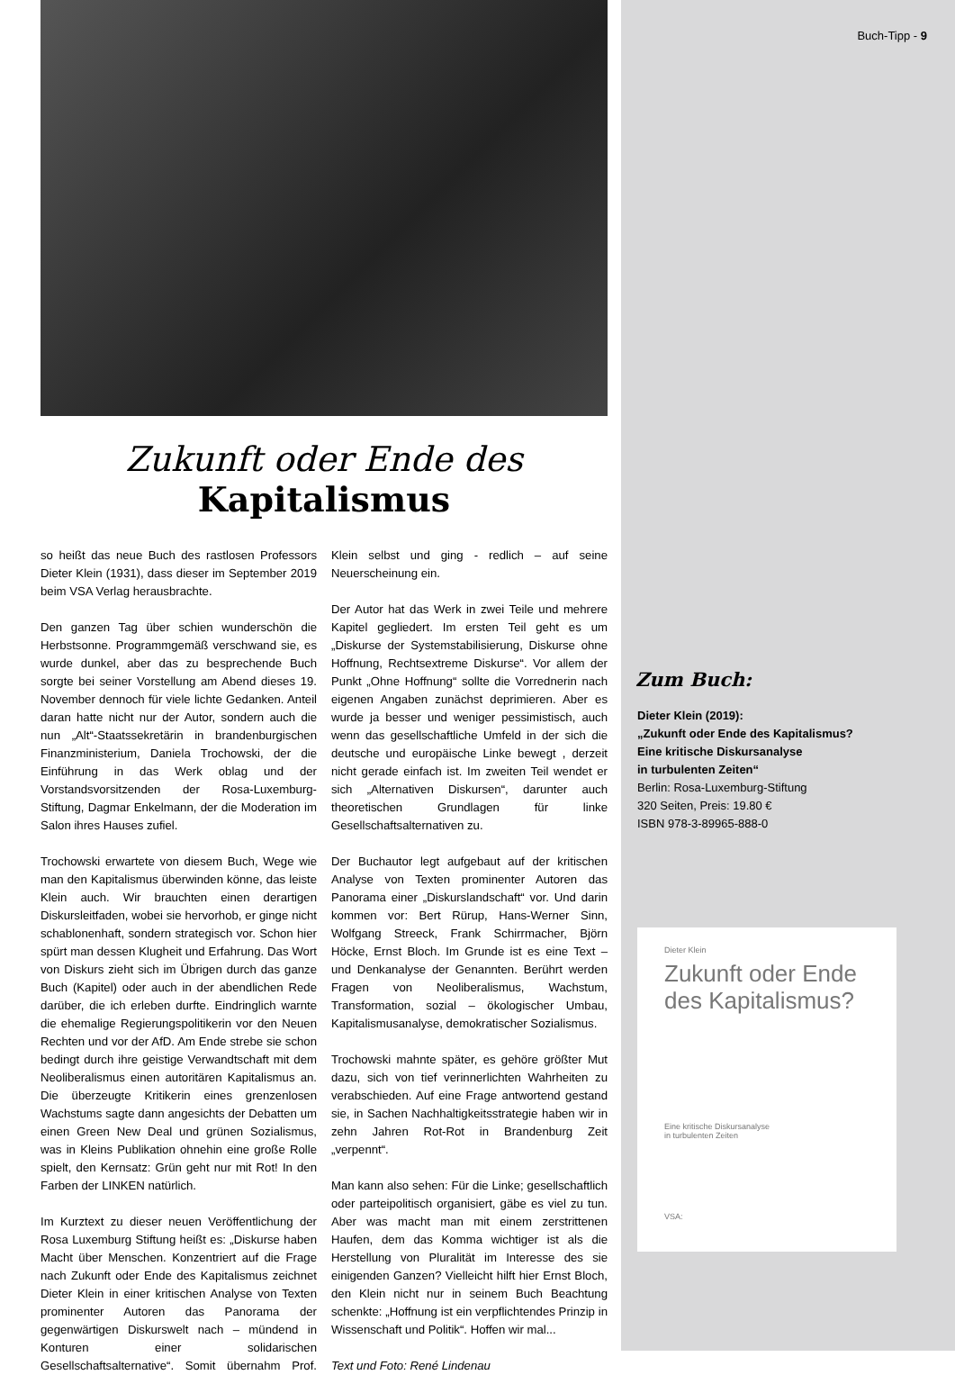Zukunft oder Ende des Kapitalismus
so heißt das neue Buch des rastlosen Professors Dieter Klein (1931), dass dieser im September 2019 beim VSA Verlag herausbrachte.
Den ganzen Tag über schien wunderschön die Herbstsonne. Programmgemäß verschwand sie, es wurde dunkel, aber das zu besprechende Buch sorgte bei seiner Vorstellung am Abend dieses 19. November dennoch für viele lichte Gedanken. Anteil daran hatte nicht nur der Autor, sondern auch die nun „Alt“-Staatssekretärin in brandenburgischen Finanzministerium, Daniela Trochowski, der die Einführung in das Werk oblag und der Vorstandsvorsitzenden der Rosa-Luxemburg-Stiftung, Dagmar Enkelmann, der die Moderation im Salon ihres Hauses zufiel.
Trochowski erwartete von diesem Buch, Wege wie man den Kapitalismus überwinden könne, das leiste Klein auch. Wir brauchten einen derartigen Diskursleitfaden, wobei sie hervorhob, er ginge nicht schablonenhaft, sondern strategisch vor. Schon hier spürt man dessen Klugheit und Erfahrung. Das Wort von Diskurs zieht sich im Übrigen durch das ganze Buch (Kapitel) oder auch in der abendlichen Rede darüber, die ich erleben durfte. Eindringlich warnte die ehemalige Regierungspolitikerin vor den Neuen Rechten und vor der AfD. Am Ende strebe sie schon bedingt durch ihre geistige Verwandtschaft mit dem Neoliberalismus einen autoritären Kapitalismus an. Die überzeugte Kritikerin eines grenzenlosen Wachstums sagte dann angesichts der Debatten um einen Green New Deal und grünen Sozialismus, was in Kleins Publikation ohnehin eine große Rolle spielt, den Kernsatz: Grün geht nur mit Rot! In den Farben der LINKEN natürlich.
Im Kurztext zu dieser neuen Veröffentlichung der Rosa Luxemburg Stiftung heißt es: „Diskurse haben Macht über Menschen. Konzentriert auf die Frage nach Zukunft oder Ende des Kapitalismus zeichnet Dieter Klein in einer kritischen Analyse von Texten prominenter Autoren das Panorama der gegenwärtigen Diskurswelt nach – mündend in Konturen einer solidarischen Gesellschaftsalternative“. Somit übernahm Prof. Klein selbst und ging - redlich – auf seine Neuerscheinung ein.
Der Autor hat das Werk in zwei Teile und mehrere Kapitel gegliedert. Im ersten Teil geht es um „Diskurse der Systemstabilisierung, Diskurse ohne Hoffnung, Rechtsextreme Diskurse“. Vor allem der Punkt „Ohne Hoffnung“ sollte die Vorrednerin nach eigenen Angaben zunächst deprimieren. Aber es wurde ja besser und weniger pessimistisch, auch wenn das gesellschaftliche Umfeld in der sich die deutsche und europäische Linke bewegt , derzeit nicht gerade einfach ist. Im zweiten Teil wendet er sich „Alternativen Diskursen“, darunter auch theoretischen Grundlagen für linke Gesellschaftsalternativen zu.
Der Buchautor legt aufgebaut auf der kritischen Analyse von Texten prominenter Autoren das Panorama einer „Diskurslandschaft“ vor. Und darin kommen vor: Bert Rürup, Hans-Werner Sinn, Wolfgang Streeck, Frank Schirrmacher, Björn Höcke, Ernst Bloch. Im Grunde ist es eine Text – und Denkanalyse der Genannten. Berührt werden Fragen von Neoliberalismus, Wachstum, Transformation, sozial – ökologischer Umbau, Kapitalismusanalyse, demokratischer Sozialismus.
Trochowski mahnte später, es gehöre größter Mut dazu, sich von tief verinnerlichten Wahrheiten zu verabschieden. Auf eine Frage antwortend gestand sie, in Sachen Nachhaltigkeitsstrategie haben wir in zehn Jahren Rot-Rot in Brandenburg Zeit „verpennt“.
Man kann also sehen: Für die Linke; gesellschaftlich oder parteipolitisch organisiert, gäbe es viel zu tun. Aber was macht man mit einem zerstrittenen Haufen, dem das Komma wichtiger ist als die Herstellung von Pluralität im Interesse des sie einigenden Ganzen? Vielleicht hilft hier Ernst Bloch, den Klein nicht nur in seinem Buch Beachtung schenkte: „Hoffnung ist ein verpflichtendes Prinzip in Wissenschaft und Politik“. Hoffen wir mal...
Text und Foto: René Lindenau
Buch-Tipp - 9
Zum Buch:
Dieter Klein (2019):
„Zukunft oder Ende des Kapitalismus?
Eine kritische Diskursanalyse
in turbulenten Zeiten“
Berlin: Rosa-Luxemburg-Stiftung
320 Seiten, Preis: 19.80 €
ISBN 978-3-89965-888-0
Dieter Klein
Zukunft oder Ende des Kapitalismus?
Eine kritische Diskursanalyse
in turbulenten Zeiten
VSA: